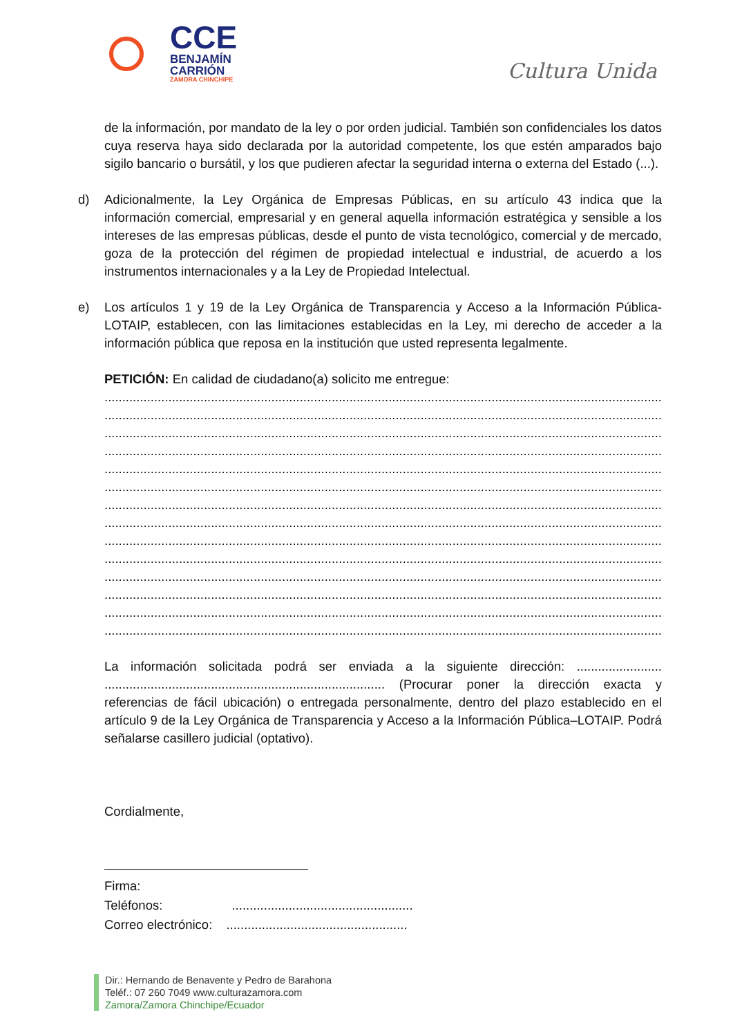CCE
BENJAMÍN
CARRIÓN
ZAMORA CHINCHIPE
Cultura Unida
de la información, por mandato de la ley o por orden judicial. También son confidenciales los datos cuya reserva haya sido declarada por la autoridad competente, los que estén amparados bajo sigilo bancario o bursátil, y los que pudieren afectar la seguridad interna o externa del Estado (...).
d) Adicionalmente, la Ley Orgánica de Empresas Públicas, en su artículo 43 indica que la información comercial, empresarial y en general aquella información estratégica y sensible a los intereses de las empresas públicas, desde el punto de vista tecnológico, comercial y de mercado, goza de la protección del régimen de propiedad intelectual e industrial, de acuerdo a los instrumentos internacionales y a la Ley de Propiedad Intelectual.
e) Los artículos 1 y 19 de la Ley Orgánica de Transparencia y Acceso a la Información Pública-LOTAIP, establecen, con las limitaciones establecidas en la Ley, mi derecho de acceder a la información pública que reposa en la institución que usted representa legalmente.
PETICIÓN: En calidad de ciudadano(a) solicito me entregue:
..........................................................................................................................................................................
..........................................................................................................................................................................
..........................................................................................................................................................................
..........................................................................................................................................................................
..........................................................................................................................................................................
..........................................................................................................................................................................
..........................................................................................................................................................................
..........................................................................................................................................................................
..........................................................................................................................................................................
..........................................................................................................................................................................
..........................................................................................................................................................................
..........................................................................................................................................................................
..........................................................................................................................................................................
..........................................................................................................................................................................
La información solicitada podrá ser enviada a la siguiente dirección: ........................ ............................................................................... (Procurar poner la dirección exacta y referencias de fácil ubicación) o entregada personalmente, dentro del plazo establecido en el artículo 9 de la Ley Orgánica de Transparencia y Acceso a la Información Pública–LOTAIP. Podrá señalarse casillero judicial (optativo).
Cordialmente,
Firma:
Teléfonos: ...................................................
Correo electrónico: ...................................................
Dir.: Hernando de Benavente y Pedro de Barahona
Teléf.: 07 260 7049 www.culturazamora.com
Zamora/Zamora Chinchipe/Ecuador